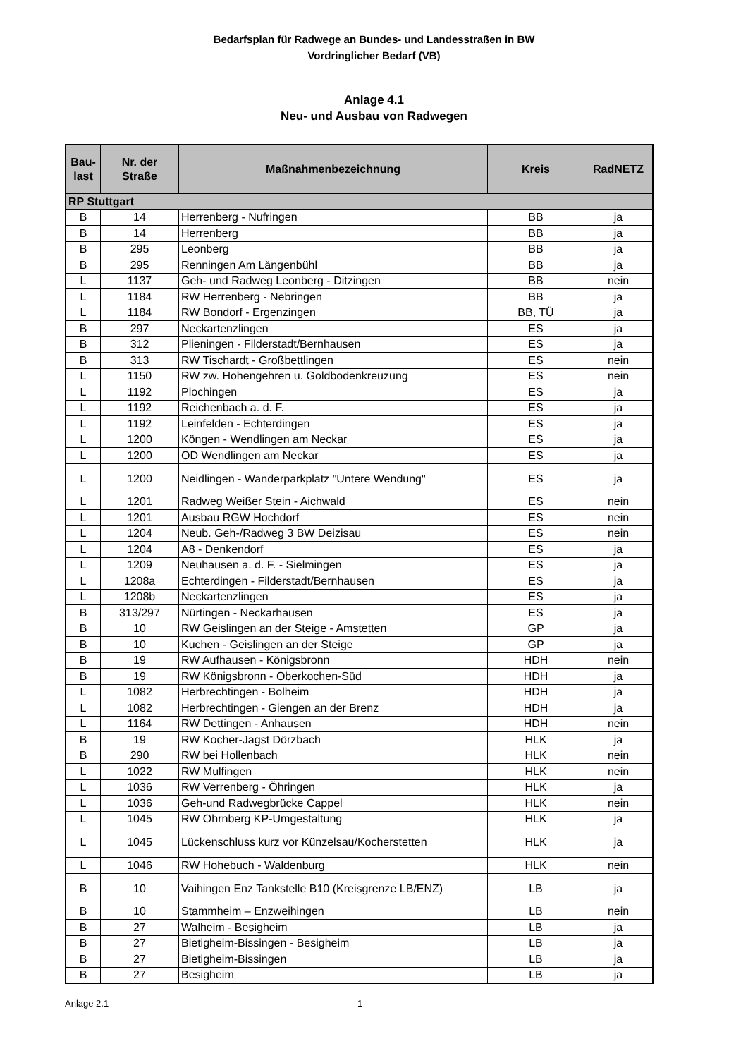Bedarfsplan für Radwege an Bundes- und Landesstraßen in BW
Vordringlicher Bedarf (VB)
Anlage 4.1
Neu- und Ausbau von Radwegen
| Bau- last | Nr. der Straße | Maßnahmenbezeichnung | Kreis | RadNETZ |
| --- | --- | --- | --- | --- |
| RP Stuttgart | | | | |
| B | 14 | Herrenberg - Nufringen | BB | ja |
| B | 14 | Herrenberg | BB | ja |
| B | 295 | Leonberg | BB | ja |
| B | 295 | Renningen Am Längenbühl | BB | ja |
| L | 1137 | Geh- und Radweg Leonberg - Ditzingen | BB | nein |
| L | 1184 | RW Herrenberg - Nebringen | BB | ja |
| L | 1184 | RW Bondorf - Ergenzingen | BB, TÜ | ja |
| B | 297 | Neckartenzlingen | ES | ja |
| B | 312 | Plieningen - Filderstadt/Bernhausen | ES | ja |
| B | 313 | RW Tischardt - Großbettlingen | ES | nein |
| L | 1150 | RW zw. Hohengehren u. Goldbodenkreuzung | ES | nein |
| L | 1192 | Plochingen | ES | ja |
| L | 1192 | Reichenbach a. d. F. | ES | ja |
| L | 1192 | Leinfelden - Echterdingen | ES | ja |
| L | 1200 | Köngen - Wendlingen am Neckar | ES | ja |
| L | 1200 | OD Wendlingen am Neckar | ES | ja |
| L | 1200 | Neidlingen - Wanderparkplatz "Untere Wendung" | ES | ja |
| L | 1201 | Radweg Weißer Stein - Aichwald | ES | nein |
| L | 1201 | Ausbau RGW Hochdorf | ES | nein |
| L | 1204 | Neub. Geh-/Radweg 3 BW Deizisau | ES | nein |
| L | 1204 | A8 - Denkendorf | ES | ja |
| L | 1209 | Neuhausen a. d. F. - Sielmingen | ES | ja |
| L | 1208a | Echterdingen - Filderstadt/Bernhausen | ES | ja |
| L | 1208b | Neckartenzlingen | ES | ja |
| B | 313/297 | Nürtingen - Neckarhausen | ES | ja |
| B | 10 | RW Geislingen an der Steige - Amstetten | GP | ja |
| B | 10 | Kuchen - Geislingen an der Steige | GP | ja |
| B | 19 | RW Aufhausen - Königsbronn | HDH | nein |
| B | 19 | RW Königsbronn - Oberkochen-Süd | HDH | ja |
| L | 1082 | Herbrechtingen - Bolheim | HDH | ja |
| L | 1082 | Herbrechtingen - Giengen an der Brenz | HDH | ja |
| L | 1164 | RW Dettingen - Anhausen | HDH | nein |
| B | 19 | RW Kocher-Jagst Dörzbach | HLK | ja |
| B | 290 | RW bei Hollenbach | HLK | nein |
| L | 1022 | RW Mulfingen | HLK | nein |
| L | 1036 | RW Verrenberg - Öhringen | HLK | ja |
| L | 1036 | Geh-und Radwegbrücke Cappel | HLK | nein |
| L | 1045 | RW Ohrnberg KP-Umgestaltung | HLK | ja |
| L | 1045 | Lückenschluss kurz vor Künzelsau/Kocherstetten | HLK | ja |
| L | 1046 | RW Hohebuch - Waldenburg | HLK | nein |
| B | 10 | Vaihingen Enz Tankstelle B10 (Kreisgrenze LB/ENZ) | LB | ja |
| B | 10 | Stammheim – Enzweihingen | LB | nein |
| B | 27 | Walheim - Besigheim | LB | ja |
| B | 27 | Bietigheim-Bissingen - Besigheim | LB | ja |
| B | 27 | Bietigheim-Bissingen | LB | ja |
| B | 27 | Besigheim | LB | ja |
Anlage 2.1 1